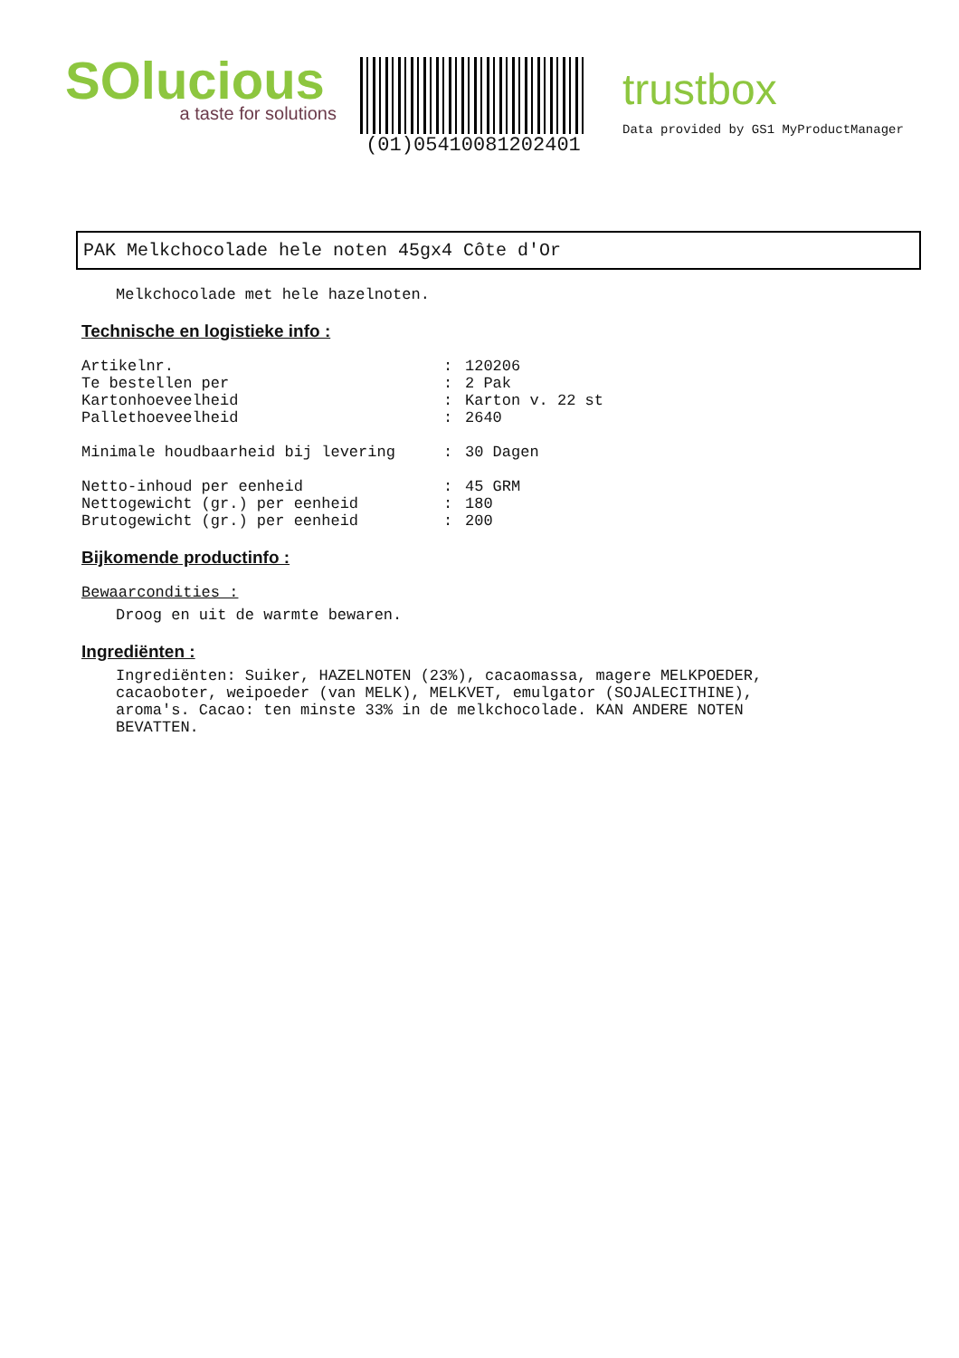SOlucious
a taste for solutions
(01)05410081202401
trustbox
Data provided by GS1 MyProductManager
PAK Melkchocolade hele noten 45gx4 Côte d'Or
Melkchocolade met hele hazelnoten.
Technische en logistieke info :
| Artikelnr. | : | 120206 |
| Te bestellen per | : | 2 Pak |
| Kartonhoeveelheid | : | Karton v. 22 st |
| Pallethoeveelheid | : | 2640 |
| Minimale houdbaarheid bij levering | : | 30 Dagen |
| Netto-inhoud per eenheid | : | 45 GRM |
| Nettogewicht (gr.) per eenheid | : | 180 |
| Brutogewicht (gr.) per eenheid | : | 200 |
Bijkomende productinfo :
Bewaarcondities :
Droog en uit de warmte bewaren.
Ingrediënten :
Ingrediënten: Suiker, HAZELNOTEN (23%), cacaomassa, magere MELKPOEDER,
cacaoboter, weipoeder (van MELK), MELKVET, emulgator (SOJALECITHINE),
aroma's. Cacao: ten minste 33% in de melkchocolade. KAN ANDERE NOTEN
BEVATTEN.